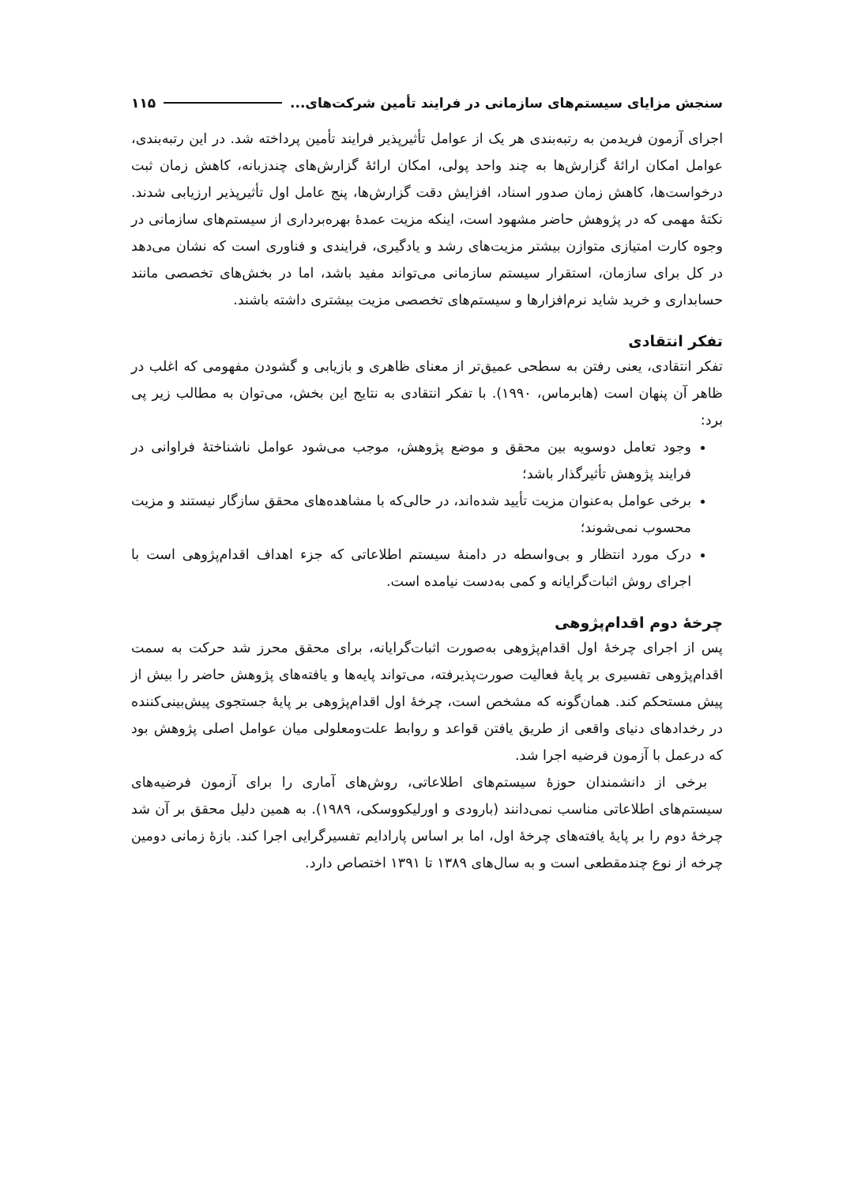سنجش مزایای سیستم‌های سازمانی در فرایند تأمین شرکت‌های... ۱۱۵
اجرای آزمون فریدمن به رتبه‌بندی هر یک از عوامل تأثیرپذیر فرایند تأمین پرداخته شد. در این رتبه‌بندی، عوامل امکان ارائهٔ گزارش‌ها به چند واحد پولی، امکان ارائهٔ گزارش‌های چندزبانه، کاهش زمان ثبت درخواست‌ها، کاهش زمان صدور اسناد، افزایش دقت گزارش‌ها، پنج عامل اول تأثیرپذیر ارزیابی شدند. نکتهٔ مهمی که در پژوهش حاضر مشهود است، اینکه مزیت عمدهٔ بهره‌برداری از سیستم‌های سازمانی در وجوه کارت امتیازی متوازن بیشتر مزیت‌های رشد و یادگیری، فرایندی و فناوری است که نشان می‌دهد در کل برای سازمان، استقرار سیستم سازمانی می‌تواند مفید باشد، اما در بخش‌های تخصصی مانند حسابداری و خرید شاید نرم‌افزارها و سیستم‌های تخصصی مزیت بیشتری داشته باشند.
تفکر انتقادی
تفکر انتقادی، یعنی رفتن به سطحی عمیق‌تر از معنای ظاهری و بازیابی و گشودن مفهومی که اغلب در ظاهر آن پنهان است (هابرماس، ۱۹۹۰). با تفکر انتقادی به نتایج این بخش، می‌توان به مطالب زیر پی برد:
وجود تعامل دوسویه بین محقق و موضع پژوهش، موجب می‌شود عوامل ناشناختهٔ فراوانی در فرایند پژوهش تأثیرگذار باشد؛
برخی عوامل به‌عنوان مزیت تأیید شده‌اند، در حالی‌که با مشاهده‌های محقق سازگار نیستند و مزیت محسوب نمی‌شوند؛
درک مورد انتظار و بی‌واسطه در دامنهٔ سیستم اطلاعاتی که جزء اهداف اقدام‌پژوهی است با اجرای روش اثبات‌گرایانه و کمی به‌دست نیامده است.
چرخهٔ دوم اقدام‌پژوهی
پس از اجرای چرخهٔ اول اقدام‌پژوهی به‌صورت اثبات‌گرایانه، برای محقق محرز شد حرکت به سمت اقدام‌پژوهی تفسیری بر پایهٔ فعالیت صورت‌پذیرفته، می‌تواند پایه‌ها و یافته‌های پژوهش حاضر را بیش از پیش مستحکم کند. همان‌گونه که مشخص است، چرخهٔ اول اقدام‌پژوهی بر پایهٔ جستجوی پیش‌بینی‌کننده در رخدادهای دنیای واقعی از طریق یافتن قواعد و روابط علت‌ومعلولی میان عوامل اصلی پژوهش بود که درعمل با آزمون فرضیه اجرا شد.
برخی از دانشمندان حوزهٔ سیستم‌های اطلاعاتی، روش‌های آماری را برای آزمون فرضیه‌های سیستم‌های اطلاعاتی مناسب نمی‌دانند (بارودی و اورلیکووسکی، ۱۹۸۹). به همین دلیل محقق بر آن شد چرخهٔ دوم را بر پایهٔ یافته‌های چرخهٔ اول، اما بر اساس پارادایم تفسیرگرایی اجرا کند. بازهٔ زمانی دومین چرخه از نوع چندمقطعی است و به سال‌های ۱۳۸۹ تا ۱۳۹۱ اختصاص دارد.